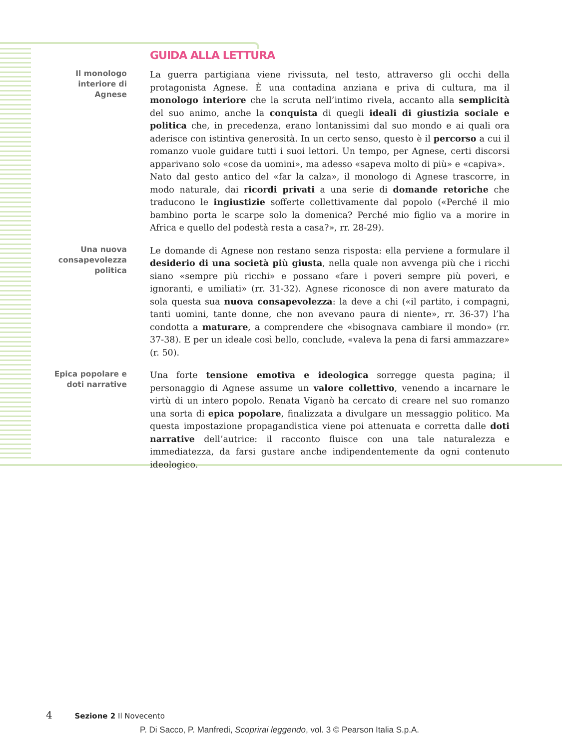GUIDA ALLA LETTURA
Il monologo interiore di Agnese
La guerra partigiana viene rivissuta, nel testo, attraverso gli occhi della protagonista Agnese. È una contadina anziana e priva di cultura, ma il monologo interiore che la scruta nell’intimo rivela, accanto alla semplicità del suo animo, anche la conquista di quegli ideali di giustizia sociale e politica che, in precedenza, erano lontanissimi dal suo mondo e ai quali ora aderisce con istintiva generosità. In un certo senso, questo è il percorso a cui il romanzo vuole guidare tutti i suoi lettori. Un tempo, per Agnese, certi discorsi apparivano solo «cose da uomini», ma adesso «sapeva molto di più» e «capiva».
Nato dal gesto antico del «far la calza», il monologo di Agnese trascorre, in modo naturale, dai ricordi privati a una serie di domande retoriche che traducono le ingiustizie sofferte collettivamente dal popolo («Perché il mio bambino porta le scarpe solo la domenica? Perché mio figlio va a morire in Africa e quello del podestà resta a casa?», rr. 28-29).
Una nuova consapevolezza politica
Le domande di Agnese non restano senza risposta: ella perviene a formulare il desiderio di una società più giusta, nella quale non avvenga più che i ricchi siano «sempre più ricchi» e possano «fare i poveri sempre più poveri, e ignoranti, e umiliati» (rr. 31-32). Agnese riconosce di non avere maturato da sola questa sua nuova consapevolezza: la deve a chi («il partito, i compagni, tanti uomini, tante donne, che non avevano paura di niente», rr. 36-37) l’ha condotta a maturare, a comprendere che «bisognava cambiare il mondo» (rr. 37-38). E per un ideale così bello, conclude, «valeva la pena di farsi ammazzare» (r. 50).
Epica popolare e doti narrative
Una forte tensione emotiva e ideologica sorregge questa pagina; il personaggio di Agnese assume un valore collettivo, venendo a incarnare le virtù di un intero popolo. Renata Viganò ha cercato di creare nel suo romanzo una sorta di epica popolare, finalizzata a divulgare un messaggio politico. Ma questa impostazione propagandistica viene poi attenuata e corretta dalle doti narrative dell’autrice: il racconto fluisce con una tale naturalezza e immediatezza, da farsi gustare anche indipendentemente da ogni contenuto ideologico.
4 Sezione 2 Il Novecento
P. Di Sacco, P. Manfredi, Scoprirai leggendo, vol. 3 © Pearson Italia S.p.A.